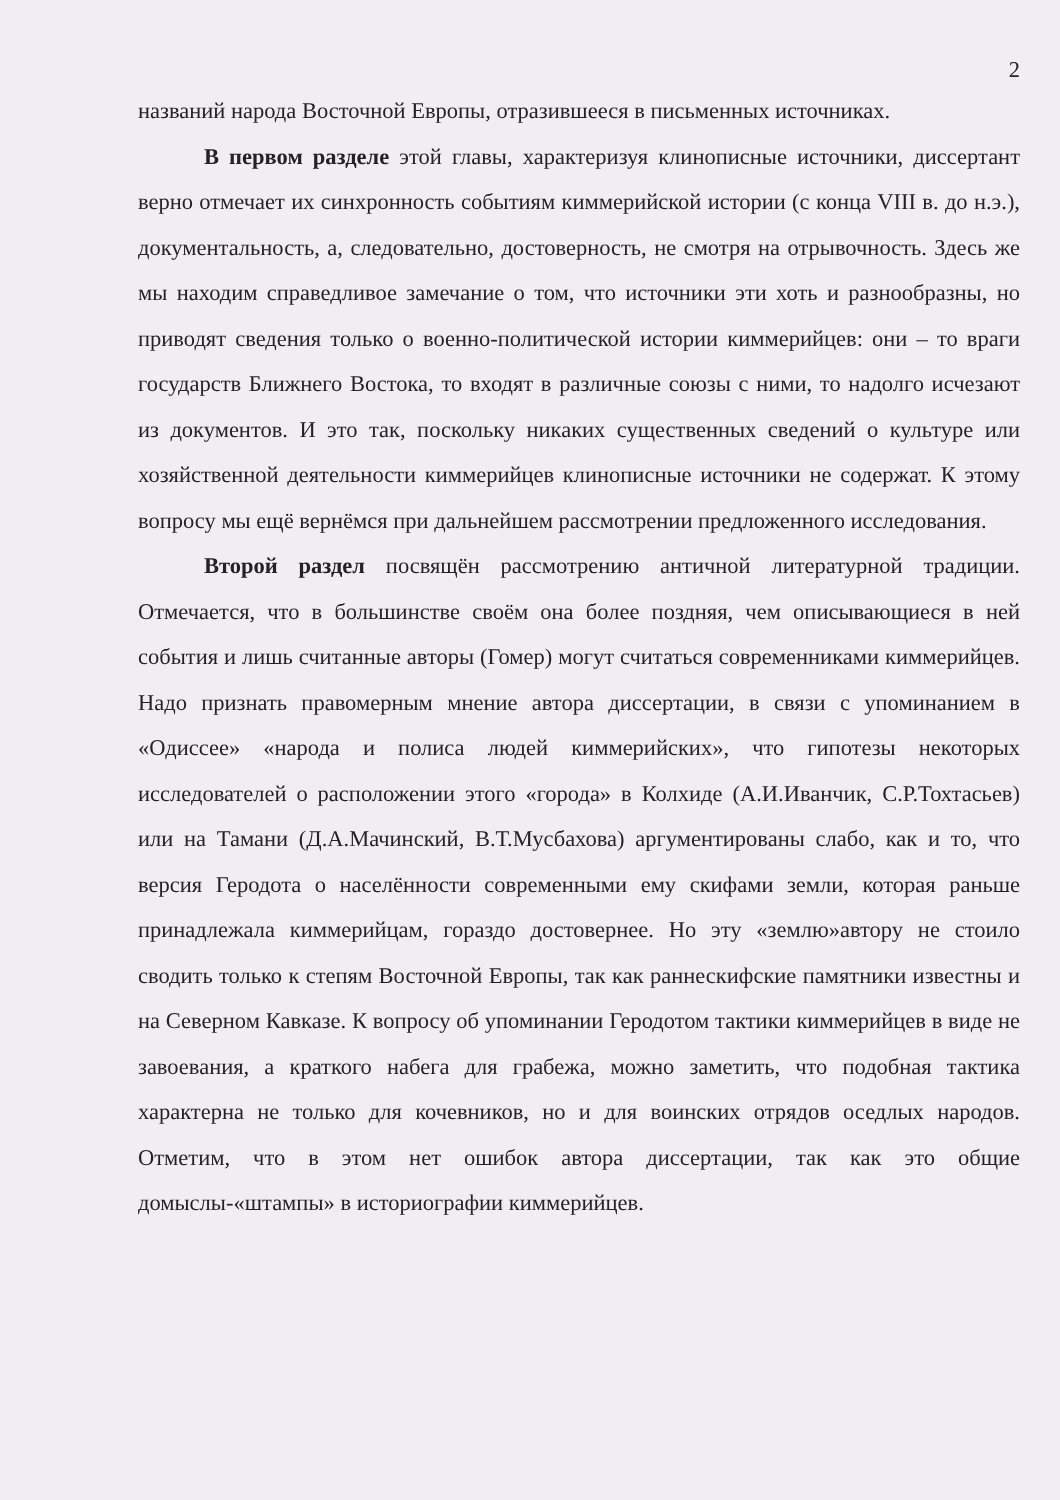2
названий народа Восточной Европы, отразившееся в письменных источниках.
В первом разделе этой главы, характеризуя клинописные источники, диссертант верно отмечает их синхронность событиям киммерийской истории (с конца VIII в. до н.э.), документальность, а, следовательно, достоверность, не смотря на отрывочность. Здесь же мы находим справедливое замечание о том, что источники эти хоть и разнообразны, но приводят сведения только о военно-политической истории киммерийцев: они – то враги государств Ближнего Востока, то входят в различные союзы с ними, то надолго исчезают из документов. И это так, поскольку никаких существенных сведений о культуре или хозяйственной деятельности киммерийцев клинописные источники не содержат. К этому вопросу мы ещё вернёмся при дальнейшем рассмотрении предложенного исследования.
Второй раздел посвящён рассмотрению античной литературной традиции. Отмечается, что в большинстве своём она более поздняя, чем описывающиеся в ней события и лишь считанные авторы (Гомер) могут считаться современниками киммерийцев. Надо признать правомерным мнение автора диссертации, в связи с упоминанием в «Одиссее» «народа и полиса людей киммерийских», что гипотезы некоторых исследователей о расположении этого «города» в Колхиде (А.И.Иванчик, С.Р.Тохтасьев) или на Тамани (Д.А.Мачинский, В.Т.Мусбахова) аргументированы слабо, как и то, что версия Геродота о населённости современными ему скифами земли, которая раньше принадлежала киммерийцам, гораздо достовернее. Но эту «землю»автору не стоило сводить только к степям Восточной Европы, так как раннескифские памятники известны и на Северном Кавказе. К вопросу об упоминании Геродотом тактики киммерийцев в виде не завоевания, а краткого набега для грабежа, можно заметить, что подобная тактика характерна не только для кочевников, но и для воинских отрядов оседлых народов. Отметим, что в этом нет ошибок автора диссертации, так как это общие домыслы-«штампы» в историографии киммерийцев.